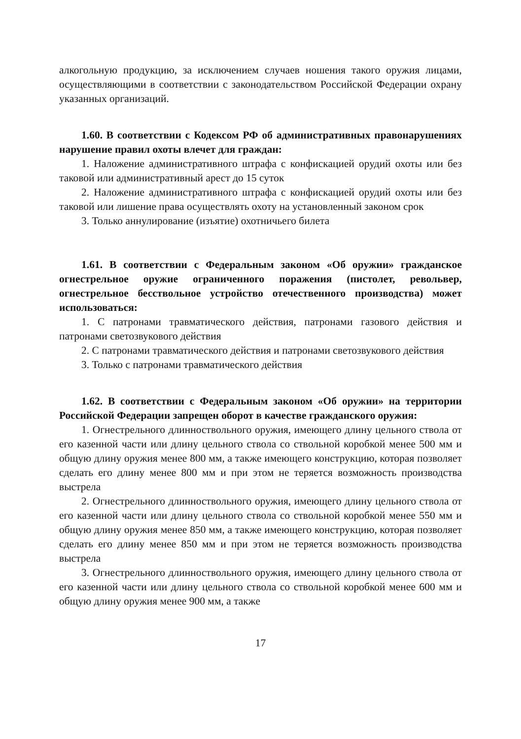алкогольную продукцию, за исключением случаев ношения такого оружия лицами, осуществляющими в соответствии с законодательством Российской Федерации охрану указанных организаций.
1.60. В соответствии с Кодексом РФ об административных правонарушениях нарушение правил охоты влечет для граждан:
1. Наложение административного штрафа с конфискацией орудий охоты или без таковой или административный арест до 15 суток
2. Наложение административного штрафа с конфискацией орудий охоты или без таковой или лишение права осуществлять охоту на установленный законом срок
3. Только аннулирование (изъятие) охотничьего билета
1.61. В соответствии с Федеральным законом «Об оружии» гражданское огнестрельное оружие ограниченного поражения (пистолет, револьвер, огнестрельное бесствольное устройство отечественного производства) может использоваться:
1. С патронами травматического действия, патронами газового действия и патронами светозвукового действия
2. С патронами травматического действия и патронами светозвукового действия
3. Только с патронами травматического действия
1.62. В соответствии с Федеральным законом «Об оружии» на территории Российской Федерации запрещен оборот в качестве гражданского оружия:
1. Огнестрельного длинноствольного оружия, имеющего длину цельного ствола от его казенной части или длину цельного ствола со ствольной коробкой менее 500 мм и общую длину оружия менее 800 мм, а также имеющего конструкцию, которая позволяет сделать его длину менее 800 мм и при этом не теряется возможность производства выстрела
2. Огнестрельного длинноствольного оружия, имеющего длину цельного ствола от его казенной части или длину цельного ствола со ствольной коробкой менее 550 мм и общую длину оружия менее 850 мм, а также имеющего конструкцию, которая позволяет сделать его длину менее 850 мм и при этом не теряется возможность производства выстрела
3. Огнестрельного длинноствольного оружия, имеющего длину цельного ствола от его казенной части или длину цельного ствола со ствольной коробкой менее 600 мм и общую длину оружия менее 900 мм, а также
17